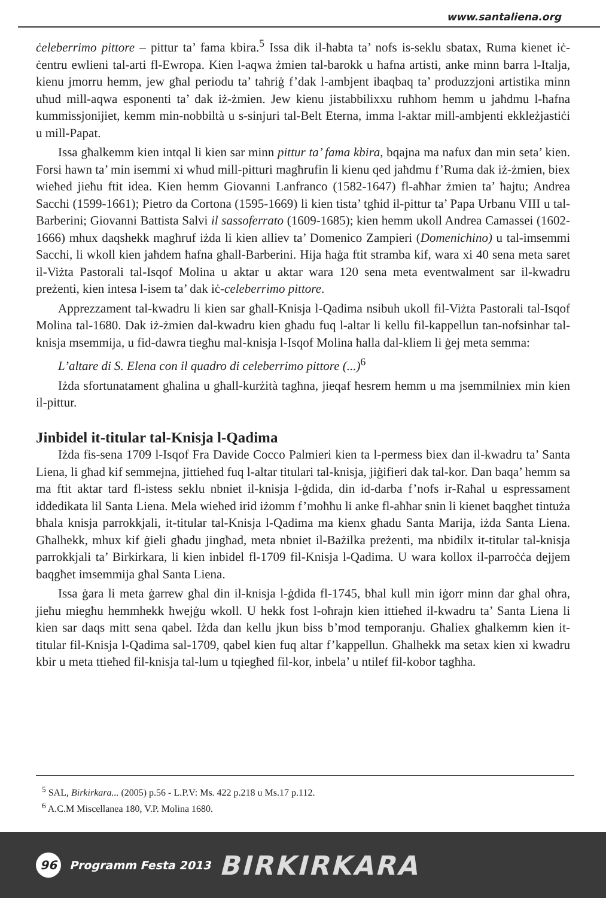www.santaliena.org
ċeleberrimo pittore – pittur ta’ fama kbira.<sup>5</sup> Issa dik il-ħabta ta’ nofs is-seklu sbatax, Ruma kienet iċ-ċentru ewlieni tal-arti fl-Ewropa. Kien l-aqwa żmien tal-barokk u ħafna artisti, anke minn barra l-Italja, kienu jmorru hemm, jew għal periodu ta’ taħriġ f’dak l-ambjent ibaqbaq ta’ produzzjoni artistika minn uħud mill-aqwa esponenti ta’ dak iż-żmien. Jew kienu jistabbilixxu ruħhom hemm u jaħdmu l-ħafna kummissjonijiet, kemm min-nobbiltà u s-sinjuri tal-Belt Eterna, imma l-aktar mill-ambjenti ekkleżjastiċi u mill-Papat.
Issa għalkemm kien intqal li kien sar minn pittur ta’ fama kbira, bqajna ma nafux dan min seta’ kien. Forsi hawn ta’ min isemmi xi wħud mill-pitturi magħrufin li kienu qed jaħdmu f’Ruma dak iż-żmien, biex wieħed jieħu ftit idea. Kien hemm Giovanni Lanfranco (1582-1647) fl-aħħar żmien ta’ ħajtu; Andrea Sacchi (1599-1661); Pietro da Cortona (1595-1669) li kien tista’ tgħid il-pittur ta’ Papa Urbanu VIII u tal-Barberini; Giovanni Battista Salvi il sassoferrato (1609-1685); kien hemm ukoll Andrea Camassei (1602-1666) mhux daqshekk magħruf iżda li kien alliev ta’ Domenico Zampieri (Domenichino) u tal-imsemmi Sacchi, li wkoll kien jaħdem ħafna għall-Barberini. Hija ħaġa ftit stramba kif, wara xi 40 sena meta saret il-Viżta Pastorali tal-Isqof Molina u aktar u aktar wara 120 sena meta eventwalment sar il-kwadru preżenti, kien intesa l-isem ta’ dak iċ-celeberrimo pittore.
Apprezzament tal-kwadru li kien sar għall-Knisja l-Qadima nsibuh ukoll fil-Viżta Pastorali tal-Isqof Molina tal-1680. Dak iż-żmien dal-kwadru kien għadu fuq l-altar li kellu fil-kappellun tan-nofsinhar tal-knisja msemmija, u fid-dawra tiegħu mal-knisja l-Isqof Molina ħalla dal-kliem li ġej meta semma:
L’altare di S. Elena con il quadro di celeberrimo pittore (...)<sup>6</sup>
Iżda sfortunatament għalina u għall-kurżità tagħna, jieqaf ħesrem hemm u ma jsemmilniex min kien il-pittur.
Jinbidel it-titular tal-Knisja l-Qadima
Iżda fis-sena 1709 l-Isqof Fra Davide Cocco Palmieri kien ta l-permess biex dan il-kwadru ta’ Santa Liena, li għad kif semmejna, jittieħed fuq l-altar titulari tal-knisja, jiġifieri dak tal-kor. Dan baqa’ hemm sa ma ftit aktar tard fl-istess seklu nbniet il-knisja l-ġdida, din id-darba f’nofs ir-Raħal u espressament iddedikata lil Santa Liena. Mela wieħed irid iżomm f’moħħu li anke fl-aħħar snin li kienet baqgħet tintuża bħala knisja parrokkjali, it-titular tal-Knisja l-Qadima ma kienx għadu Santa Marija, iżda Santa Liena. Għalhekk, mhux kif ġieli għadu jingħad, meta nbniet il-Bażilka preżenti, ma nbidilx it-titular tal-knisja parrokkjali ta’ Birkirkara, li kien inbidel fl-1709 fil-Knisja l-Qadima. U wara kollox il-parroċċa dejjem baqgħet imsemmija għal Santa Liena.
Issa ġara li meta ġarrew għal din il-knisja l-ġdida fl-1745, bħal kull min iġorr minn dar għal oħra, jieħu miegħu hemmhekk ħwejġu wkoll. U hekk fost l-oħrajn kien ittieħed il-kwadru ta’ Santa Liena li kien sar daqs mitt sena qabel. Iżda dan kellu jkun biss b’mod temporanju. Għaliex għalkemm kien it-titular fil-Knisja l-Qadima sal-1709, qabel kien fuq altar f’kappellun. Għalhekk ma setax kien xi kwadru kbir u meta ttieħed fil-knisja tal-lum u tqiegħed fil-kor, inbela’ u ntilef fil-kobor tagħha.
<sup>5</sup> SAL, Birkirkara... (2005) p.56 - L.P.V: Ms. 422 p.218 u Ms.17 p.112.
<sup>6</sup> A.C.M Miscellanea 180, V.P. Molina 1680.
96
Programm Festa 2013
BIRKIRKARA